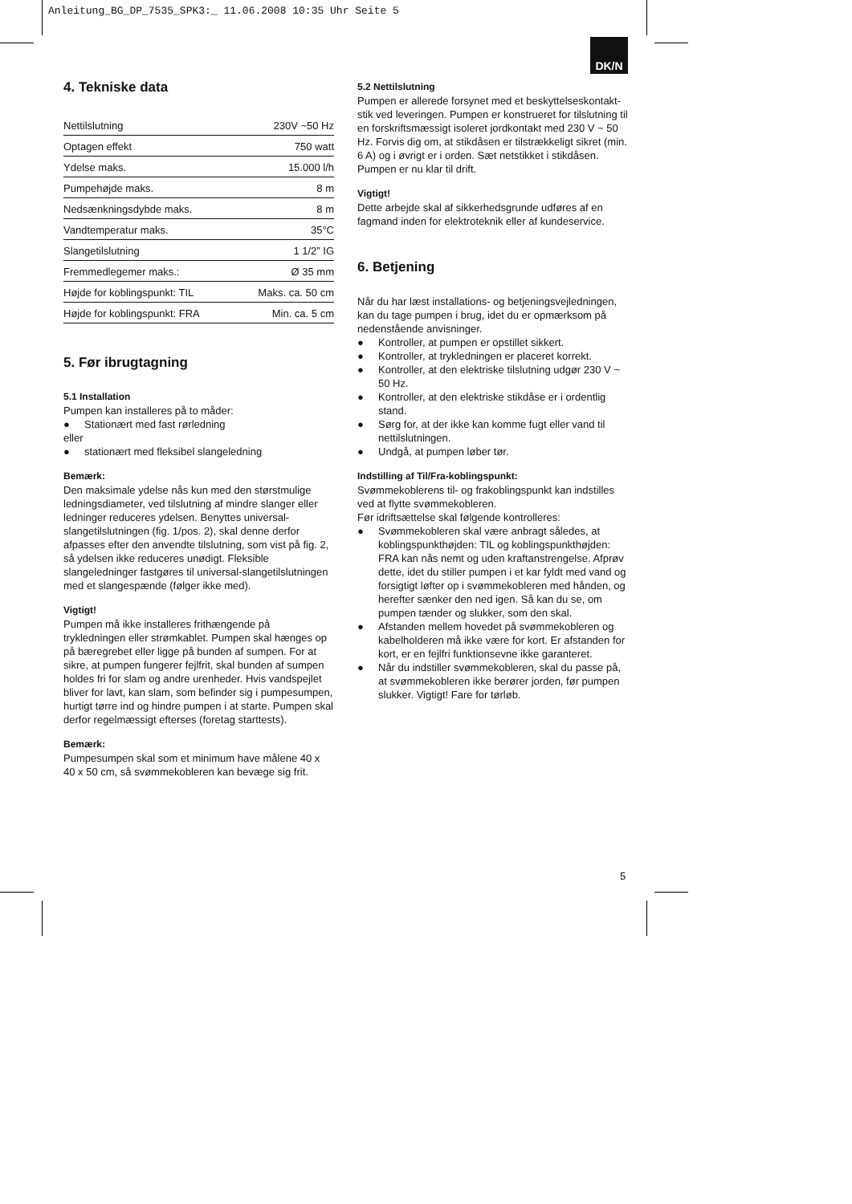Anleitung_BG_DP_7535_SPK3:_ 11.06.2008 10:35 Uhr Seite 5
DK/N
4. Tekniske data
| Nettilslutning | 230V ~50 Hz |
| Optagen effekt | 750 watt |
| Ydelse maks. | 15.000 l/h |
| Pumpehøjde maks. | 8 m |
| Nedsænkningsdybde maks. | 8 m |
| Vandtemperatur maks. | 35°C |
| Slangetilslutning | 1 1/2” IG |
| Fremmedlegemer maks.: | Ø 35 mm |
| Højde for koblingspunkt: TIL | Maks. ca. 50 cm |
| Højde for koblingspunkt: FRA | Min. ca. 5 cm |
5. Før ibrugtagning
5.1 Installation
Pumpen kan installeres på to måder:
● Stationært med fast rørledning
eller
● stationært med fleksibel slangeledning
Bemærk:
Den maksimale ydelse nås kun med den størstmulige ledningsdiameter, ved tilslutning af mindre slanger eller ledninger reduceres ydelsen. Benyttes universal-slangetilslutningen (fig. 1/pos. 2), skal denne derfor afpasses efter den anvendte tilslutning, som vist på fig. 2, så ydelsen ikke reduceres unødigt. Fleksible slangeledninger fastgøres til universal-slangetilslutningen med et slangespænde (følger ikke med).
Vigtigt!
Pumpen må ikke installeres frithængende på trykledningen eller strømkablet. Pumpen skal hænges op på bæregrebet eller ligge på bunden af sumpen. For at sikre, at pumpen fungerer fejlfrit, skal bunden af sumpen holdes fri for slam og andre urenheder. Hvis vandspejlet bliver for lavt, kan slam, som befinder sig i pumpesumpen, hurtigt tørre ind og hindre pumpen i at starte. Pumpen skal derfor regelmæssigt efterses (foretag starttests).
Bemærk:
Pumpesumpen skal som et minimum have målene 40 x 40 x 50 cm, så svømmekobleren kan bevæge sig frit.
5.2 Nettilslutning
Pumpen er allerede forsynet med et beskyttelseskontakt-stik ved leveringen. Pumpen er konstrueret for tilslutning til en forskriftsmæssigt isoleret jordkontakt med 230 V ~ 50 Hz. Forvis dig om, at stikdåsen er tilstrækkeligt sikret (min. 6 A) og i øvrigt er i orden. Sæt netstikket i stikdåsen. Pumpen er nu klar til drift.
Vigtigt!
Dette arbejde skal af sikkerhedsgrunde udføres af en fagmand inden for elektroteknik eller af kundeservice.
6. Betjening
Når du har læst installations- og betjeningsvejledningen, kan du tage pumpen i brug, idet du er opmærksom på nedenstående anvisninger.
● Kontroller, at pumpen er opstillet sikkert.
● Kontroller, at trykledningen er placeret korrekt.
● Kontroller, at den elektriske tilslutning udgør 230 V ~ 50 Hz.
● Kontroller, at den elektriske stikdåse er i ordentlig stand.
● Sørg for, at der ikke kan komme fugt eller vand til nettilslutningen.
● Undgå, at pumpen løber tør.
Indstilling af Til/Fra-koblingspunkt:
Svømmekoblerens til- og frakoblingspunkt kan indstilles ved at flytte svømmekobleren.
Før idriftsættelse skal følgende kontrolleres:
● Svømmekobleren skal være anbragt således, at koblingspunkthøjden: TIL og koblingspunkthøjden: FRA kan nås nemt og uden kraftanstrengelse. Afprøv dette, idet du stiller pumpen i et kar fyldt med vand og forsigtigt løfter op i svømmekobleren med hånden, og herefter sænker den ned igen. Så kan du se, om pumpen tænder og slukker, som den skal.
● Afstanden mellem hovedet på svømmekobleren og kabelholderen må ikke være for kort. Er afstanden for kort, er en fejlfri funktionsevne ikke garanteret.
● Når du indstiller svømmekobleren, skal du passe på, at svømmekobleren ikke berører jorden, før pumpen slukker. Vigtigt! Fare for tørløb.
5